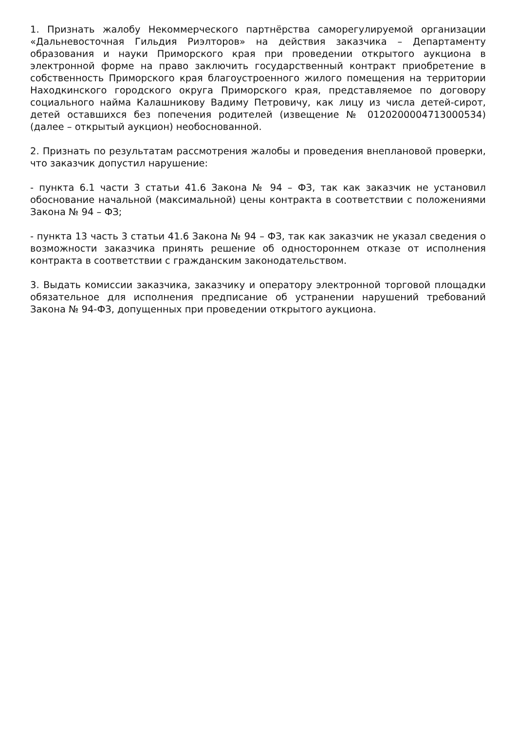1. Признать жалобу Некоммерческого партнёрства саморегулируемой организации «Дальневосточная Гильдия Риэлторов» на действия заказчика – Департаменту образования и науки Приморского края при проведении открытого аукциона в электронной форме на право заключить государственный контракт приобретение в собственность Приморского края благоустроенного жилого помещения на территории Находкинского городского округа Приморского края, представляемое по договору социального найма Калашникову Вадиму Петровичу, как лицу из числа детей-сирот, детей оставшихся без попечения родителей (извещение № 0120200004713000534) (далее – открытый аукцион) необоснованной.
2. Признать по результатам рассмотрения жалобы и проведения внеплановой проверки, что заказчик допустил нарушение:
- пункта 6.1 части 3 статьи 41.6 Закона № 94 – ФЗ, так как заказчик не установил обоснование начальной (максимальной) цены контракта в соответствии с положениями Закона № 94 – ФЗ;
- пункта 13 часть 3 статьи 41.6 Закона № 94 – ФЗ, так как заказчик не указал сведения о возможности заказчика принять решение об одностороннем отказе от исполнения контракта в соответствии с гражданским законодательством.
3. Выдать комиссии заказчика, заказчику и оператору электронной торговой площадки обязательное для исполнения предписание об устранении нарушений требований Закона № 94-ФЗ, допущенных при проведении открытого аукциона.